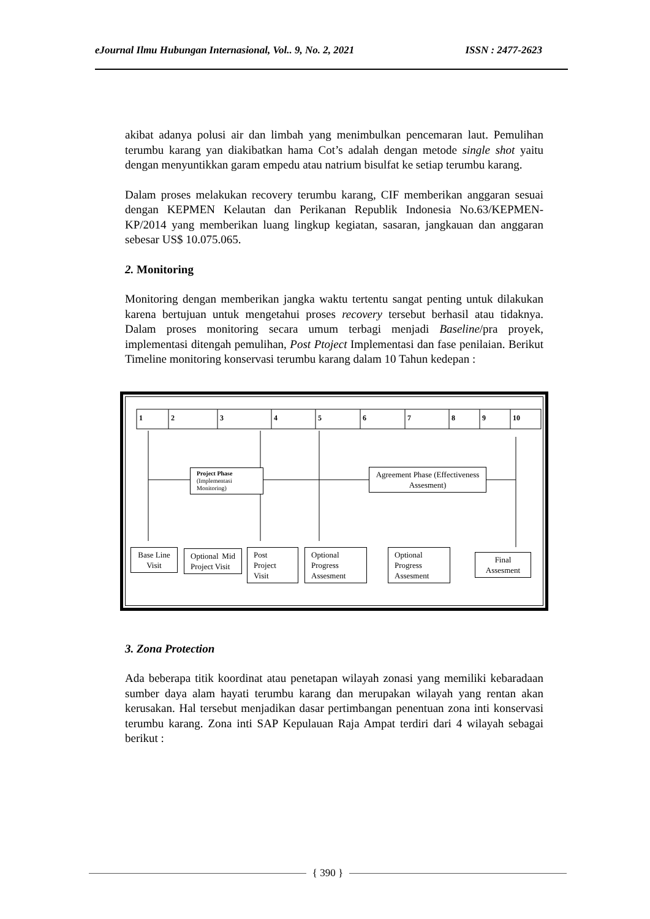eJournal Ilmu Hubungan Internasional, Vol.. 9, No. 2, 2021 ISSN : 2477-2623
akibat adanya polusi air dan limbah yang menimbulkan pencemaran laut. Pemulihan terumbu karang yan diakibatkan hama Cot’s adalah dengan metode single shot yaitu dengan menyuntikkan garam empedu atau natrium bisulfat ke setiap terumbu karang.
Dalam proses melakukan recovery terumbu karang, CIF memberikan anggaran sesuai dengan KEPMEN Kelautan dan Perikanan Republik Indonesia No.63/KEPMEN-KP/2014 yang memberikan luang lingkup kegiatan, sasaran, jangkauan dan anggaran sebesar US$ 10.075.065.
2. Monitoring
Monitoring dengan memberikan jangka waktu tertentu sangat penting untuk dilakukan karena bertujuan untuk mengetahui proses recovery tersebut berhasil atau tidaknya. Dalam proses monitoring secara umum terbagi menjadi Baseline/pra proyek, implementasi ditengah pemulihan, Post Ptoject Implementasi dan fase penilaian. Berikut Timeline monitoring konservasi terumbu karang dalam 10 Tahun kedepan :
1 2 3 4 5 6 7 8 9 10
Project Phase
(Implementasi Monitoring)
Agreement Phase (Effectiveness Assesment)
Base Line Visit
Optional Mid Project Visit
Post Project Visit
Optional Progress Assesment
Optional Progress Assesment
Final Assesment
3. Zona Protection
Ada beberapa titik koordinat atau penetapan wilayah zonasi yang memiliki kebaradaan sumber daya alam hayati terumbu karang dan merupakan wilayah yang rentan akan kerusakan. Hal tersebut menjadikan dasar pertimbangan penentuan zona inti konservasi terumbu karang. Zona inti SAP Kepulauan Raja Ampat terdiri dari 4 wilayah sebagai berikut :
{ 390 }